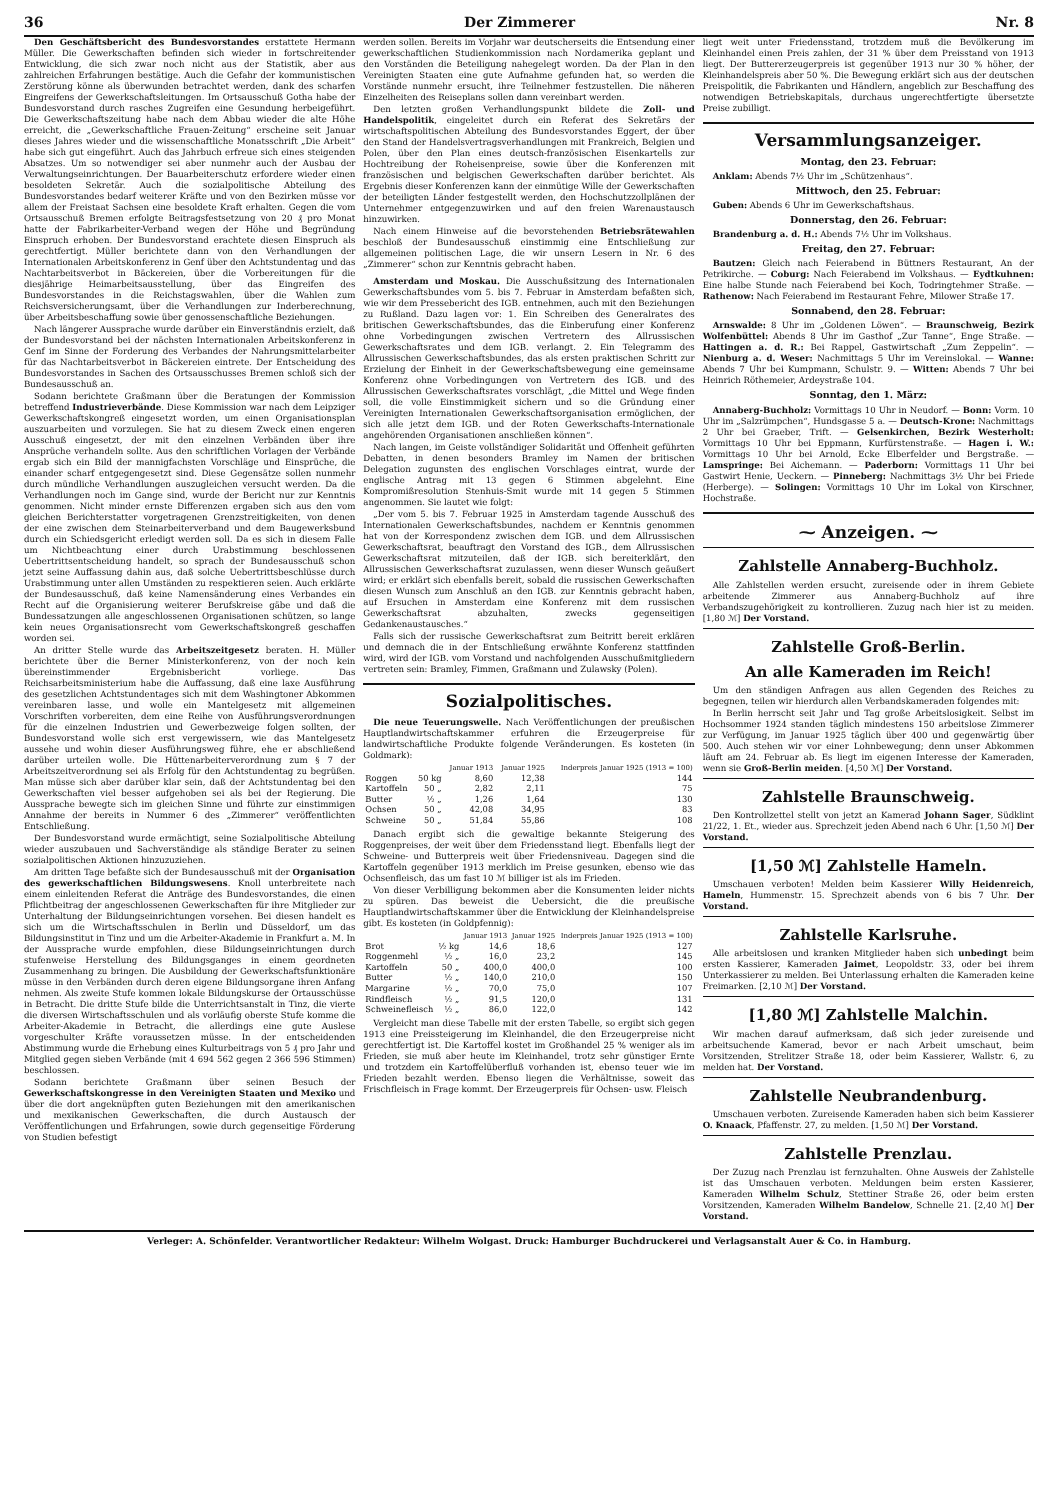36 Der Zimmerer Nr. 8
Den Geschäftsbericht des Bundesvorstandes erstattete Hermann Müller. Die Gewerkschaften befinden sich wieder in fortschreitender Entwicklung, die sich zwar noch nicht aus der Statistik, aber aus zahlreichen Erfahrungen bestätige. Auch die Gefahr der kommunistischen Zerstörung könne als überwunden betrachtet werden, dank des scharfen Eingreifens der Gewerkschaftsleitungen. Im Ortsausschuß Gotha habe der Bundesvorstand durch rasches Zugreifen eine Gesundung herbeigeführt. Die Gewerkschaftszeitung habe nach dem Abbau wieder die alte Höhe erreicht, die „Gewerkschaftliche Frauen-Zeitung“ erscheine seit Januar dieses Jahres wieder und die wissenschaftliche Monatsschrift „Die Arbeit“ habe sich gut eingeführt. Auch das Jahrbuch erfreue sich eines steigenden Absatzes. Um so notwendiger sei aber nunmehr auch der Ausbau der Verwaltungseinrichtungen. Der Bauarbeiterschutz erfordere wieder einen besoldeten Sekretär. Auch die sozialpolitische Abteilung des Bundesvorstandes bedarf weiterer Kräfte und von den Bezirken müsse vor allem der Freistaat Sachsen eine besoldete Kraft erhalten. Gegen die vom Ortsausschuß Bremen erfolgte Beitragsfestsetzung von 20 ₰ pro Monat hatte der Fabrikarbeiter-Verband wegen der Höhe und Begründung Einspruch erhoben. Der Bundesvorstand erachtete diesen Einspruch als gerechtfertigt. Müller berichtete dann von den Verhandlungen der Internationalen Arbeitskonferenz in Genf über den Achtstundentag und das Nachtarbeitsverbot in Bäckereien, über die Vorbereitungen für die diesjährige Heimarbeitsausstellung, über das Eingreifen des Bundesvorstandes in die Reichstagswahlen, über die Wahlen zum Reichsversicherungsamt, über die Verhandlungen zur Inderberechnung, über Arbeitsbeschaffung sowie über genossenschaftliche Beziehungen.
Nach längerer Aussprache wurde darüber ein Einverständnis erzielt, daß der Bundesvorstand bei der nächsten Internationalen Arbeitskonferenz in Genf im Sinne der Forderung des Verbandes der Nahrungsmittelarbeiter für das Nachtarbeitsverbot in Bäckereien eintrete. Der Entscheidung des Bundesvorstandes in Sachen des Ortsausschusses Bremen schloß sich der Bundesausschuß an.
Sodann berichtete Graßmann über die Beratungen der Kommission betreffend Industrieverbände. Diese Kommission war nach dem Leipziger Gewerkschaftskongreß eingesetzt worden, um einen Organisationsplan auszuarbeiten und vorzulegen. Sie hat zu diesem Zweck einen engeren Ausschuß eingesetzt, der mit den einzelnen Verbänden über ihre Ansprüche verhandeln sollte. Aus den schriftlichen Vorlagen der Verbände ergab sich ein Bild der mannigfachsten Vorschläge und Einsprüche, die einander scharf entgegengesetzt sind. Diese Gegensätze sollen nunmehr durch mündliche Verhandlungen auszugleichen versucht werden. Da die Verhandlungen noch im Gange sind, wurde der Bericht nur zur Kenntnis genommen. Nicht minder ernste Differenzen ergaben sich aus den vom gleichen Berichterstatter vorgetragenen Grenzstreitigkeiten, von denen der eine zwischen dem Steinarbeiterverband und dem Baugewerksbund durch ein Schiedsgericht erledigt werden soll. Da es sich in diesem Falle um Nichtbeachtung einer durch Urabstimmung beschlossenen Uebertrittsentscheidung handelt, so sprach der Bundesausschuß schon jetzt seine Auffassung dahin aus, daß solche Uebertrittsbeschlüsse durch Urabstimmung unter allen Umständen zu respektieren seien. Auch erklärte der Bundesausschuß, daß keine Namensänderung eines Verbandes ein Recht auf die Organisierung weiterer Berufskreise gäbe und daß die Bundessatzungen alle angeschlossenen Organisationen schützen, so lange kein neues Organisationsrecht vom Gewerkschaftskongreß geschaffen worden sei.
An dritter Stelle wurde das Arbeitszeitgesetz beraten. H. Müller berichtete über die Berner Ministerkonferenz, von der noch kein übereinstimmender Ergebnisbericht vorliege. Das Reichsarbeitsministerium habe die Auffassung, daß eine laxe Ausführung des gesetzlichen Achtstundentages sich mit dem Washingtoner Abkommen vereinbaren lasse, und wolle ein Mantelgesetz mit allgemeinen Vorschriften vorbereiten, dem eine Reihe von Ausführungsverordnungen für die einzelnen Industrien und Gewerbezweige folgen sollten, der Bundesvorstand wolle sich erst vergewissern, wie das Mantelgesetz aussehe und wohin dieser Ausführungsweg führe, ehe er abschließend darüber urteilen wolle. Die Hüttenarbeiterverordnung zum § 7 der Arbeitszeitverordnung sei als Erfolg für den Achtstundentag zu begrüßen. Man müsse sich aber darüber klar sein, daß der Achtstundentag bei den Gewerkschaften viel besser aufgehoben sei als bei der Regierung. Die Aussprache bewegte sich im gleichen Sinne und führte zur einstimmigen Annahme der bereits in Nummer 6 des „Zimmerer“ veröffentlichten Entschließung.
Der Bundesvorstand wurde ermächtigt, seine Sozialpolitische Abteilung wieder auszubauen und Sachverständige als ständige Berater zu seinen sozialpolitischen Aktionen hinzuzuziehen.
Am dritten Tage befaßte sich der Bundesausschuß mit der Organisation des gewerkschaftlichen Bildungswesens. Knoll unterbreitete nach einem einleitenden Referat die Anträge des Bundesvorstandes, die einen Pflichtbeitrag der angeschlossenen Gewerkschaften für ihre Mitglieder zur Unterhaltung der Bildungseinrichtungen vorsehen. Bei diesen handelt es sich um die Wirtschaftsschulen in Berlin und Düsseldorf, um das Bildungsinstitut in Tinz und um die Arbeiter-Akademie in Frankfurt a. M. In der Aussprache wurde empfohlen, diese Bildungseinrichtungen durch stufenweise Herstellung des Bildungsganges in einem geordneten Zusammenhang zu bringen. Die Ausbildung der Gewerkschaftsfunktionäre müsse in den Verbänden durch deren eigene Bildungsorgane ihren Anfang nehmen. Als zweite Stufe kommen lokale Bildungskurse der Ortausschüsse in Betracht. Die dritte Stufe bilde die Unterrichtsanstalt in Tinz, die vierte die diversen Wirtschaftsschulen und als vorläufig oberste Stufe komme die Arbeiter-Akademie in Betracht, die allerdings eine gute Auslese vorgeschulter Kräfte voraussetzen müsse. In der entscheidenden Abstimmung wurde die Erhebung eines Kulturbeitrags von 5 ₰ pro Jahr und Mitglied gegen sieben Verbände (mit 4 694 562 gegen 2 366 596 Stimmen) beschlossen.
Sodann berichtete Graßmann über seinen Besuch der Gewerkschaftskongresse in den Vereinigten Staaten und Mexiko und über die dort angeknüpften guten Beziehungen mit den amerikanischen und mexikanischen Gewerkschaften, die durch Austausch der Veröffentlichungen und Erfahrungen, sowie durch gegenseitige Förderung von Studien befestigt
werden sollen. Bereits im Vorjahr war deutscherseits die Entsendung einer gewerkschaftlichen Studienkommission nach Nordamerika geplant und den Vorständen die Beteiligung nahegelegt worden. Da der Plan in den Vereinigten Staaten eine gute Aufnahme gefunden hat, so werden die Vorstände nunmehr ersucht, ihre Teilnehmer festzustellen. Die näheren Einzelheiten des Reiseplans sollen dann vereinbart werden.
Den letzten großen Verhandlungspunkt bildete die Zoll- und Handelspolitik, eingeleitet durch ein Referat des Sekretärs der wirtschaftspolitischen Abteilung des Bundesvorstandes Eggert, der über den Stand der Handelsvertragsverhandlungen mit Frankreich, Belgien und Polen, über den Plan eines deutsch-französischen Eisenkartells zur Hochtreibung der Roheisenpreise, sowie über die Konferenzen mit französischen und belgischen Gewerkschaften darüber berichtet. Als Ergebnis dieser Konferenzen kann der einmütige Wille der Gewerkschaften der beteiligten Länder festgestellt werden, den Hochschutzzollplänen der Unternehmer entgegenzuwirken und auf den freien Warenaustausch hinzuwirken.
Nach einem Hinweise auf die bevorstehenden Betriebsrätewahlen beschloß der Bundesausschuß einstimmig eine Entschließung zur allgemeinen politischen Lage, die wir unsern Lesern in Nr. 6 des „Zimmerer“ schon zur Kenntnis gebracht haben.
Amsterdam und Moskau. Die Ausschußsitzung des Internationalen Gewerkschaftsbundes vom 5. bis 7. Februar in Amsterdam befaßten sich, wie wir dem Pressebericht des IGB. entnehmen, auch mit den Beziehungen zu Rußland. Dazu lagen vor: 1. Ein Schreiben des Generalrates des britischen Gewerkschaftsbundes, das die Einberufung einer Konferenz ohne Vorbedingungen zwischen Vertretern des Allrussischen Gewerkschaftsrates und dem IGB. verlangt. 2. Ein Telegramm des Allrussischen Gewerkschaftsbundes, das als ersten praktischen Schritt zur Erzielung der Einheit in der Gewerkschaftsbewegung eine gemeinsame Konferenz ohne Vorbedingungen von Vertretern des IGB. und des Allrussischen Gewerkschaftsrates vorschlägt, „die Mittel und Wege finden soll, die volle Einstimmigkeit sichern und so die Gründung einer Vereinigten Internationalen Gewerkschaftsorganisation ermöglichen, der sich alle jetzt dem IGB. und der Roten Gewerkschafts-Internationale angehörenden Organisationen anschließen können“.
Nach langen, im Geiste vollständiger Solidarität und Offenheit geführten Debatten, in denen besonders Bramley im Namen der britischen Delegation zugunsten des englischen Vorschlages eintrat, wurde der englische Antrag mit 13 gegen 6 Stimmen abgelehnt. Eine Kompromißresolution Stenhuis-Smit wurde mit 14 gegen 5 Stimmen angenommen. Sie lautet wie folgt:
„Der vom 5. bis 7. Februar 1925 in Amsterdam tagende Ausschuß des Internationalen Gewerkschaftsbundes, nachdem er Kenntnis genommen hat von der Korrespondenz zwischen dem IGB. und dem Allrussischen Gewerkschaftsrat, beauftragt den Vorstand des IGB., dem Allrussischen Gewerkschaftsrat mitzuteilen, daß der IGB. sich bereiterklärt, den Allrussischen Gewerkschaftsrat zuzulassen, wenn dieser Wunsch geäußert wird; er erklärt sich ebenfalls bereit, sobald die russischen Gewerkschaften diesen Wunsch zum Anschluß an den IGB. zur Kenntnis gebracht haben, auf Ersuchen in Amsterdam eine Konferenz mit dem russischen Gewerkschaftsrat abzuhalten, zwecks gegenseitigen Gedankenaustausches.“
Falls sich der russische Gewerkschaftsrat zum Beitritt bereit erklären und demnach die in der Entschließung erwähnte Konferenz stattfinden wird, wird der IGB. vom Vorstand und nachfolgenden Ausschußmitgliedern vertreten sein: Bramley, Fimmen, Graßmann und Zulawsky (Polen).
Sozialpolitisches.
Die neue Teuerungswelle. Nach Veröffentlichungen der preußischen Hauptlandwirtschaftskammer erfuhren die Erzeugerpreise für landwirtschaftliche Produkte folgende Veränderungen. Es kosteten (in Goldmark):
| | | Januar 1913 | Januar 1925 | Inderpreis Januar 1925 (1913 = 100) |
| --- | --- | --- | --- | --- |
| Roggen | 50 kg | 8,60 | 12,38 | 144 |
| Kartoffeln | 50 „ | 2,82 | 2,11 | 75 |
| Butter | ½ „ | 1,26 | 1,64 | 130 |
| Ochsen | 50 „ | 42,08 | 34,95 | 83 |
| Schweine | 50 „ | 51,84 | 55,86 | 108 |
Danach ergibt sich die gewaltige bekannte Steigerung des Roggenpreises, der weit über dem Friedensstand liegt. Ebenfalls liegt der Schweine- und Butterpreis weit über Friedensniveau. Dagegen sind die Kartoffeln gegenüber 1913 merklich im Preise gesunken, ebenso wie das Ochsenfleisch, das um fast 10 ℳ billiger ist als im Frieden.
Von dieser Verbilligung bekommen aber die Konsumenten leider nichts zu spüren. Das beweist die Uebersicht, die die preußische Hauptlandwirtschaftskammer über die Entwicklung der Kleinhandelspreise gibt. Es kosteten (in Goldpfennig):
| | | Januar 1913 | Januar 1925 | Inderpreis Januar 1925 (1913 = 100) |
| --- | --- | --- | --- | --- |
| Brot | ½ kg | 14,6 | 18,6 | 127 |
| Roggenmehl | ½ „ | 16,0 | 23,2 | 145 |
| Kartoffeln | 50 „ | 400,0 | 400,0 | 100 |
| Butter | ½ „ | 140,0 | 210,0 | 150 |
| Margarine | ½ „ | 70,0 | 75,0 | 107 |
| Rindfleisch | ½ „ | 91,5 | 120,0 | 131 |
| Schweinefleisch | ½ „ | 86,0 | 122,0 | 142 |
Vergleicht man diese Tabelle mit der ersten Tabelle, so ergibt sich gegen 1913 eine Preissteigerung im Kleinhandel, die den Erzeugerpreise nicht gerechtfertigt ist. Die Kartoffel kostet im Großhandel 25 % weniger als im Frieden, sie muß aber heute im Kleinhandel, trotz sehr günstiger Ernte und trotzdem ein Kartoffelüberfluß vorhanden ist, ebenso teuer wie im Frieden bezahlt werden. Ebenso liegen die Verhältnisse, soweit das Frischfleisch in Frage kommt. Der Erzeugerpreis für Ochsen- usw. Fleisch
liegt weit unter Friedensstand, trotzdem muß die Bevölkerung im Kleinhandel einen Preis zahlen, der 31 % über dem Preisstand von 1913 liegt. Der Buttererzeugerpreis ist gegenüber 1913 nur 30 % höher, der Kleinhandelspreis aber 50 %. Die Bewegung erklärt sich aus der deutschen Preispolitik, die Fabrikanten und Händlern, angeblich zur Beschaffung des notwendigen Betriebskapitals, durchaus ungerechtfertigte übersetzte Preise zubilligt.
Versammlungsanzeiger.
Montag, den 23. Februar:
Anklam: Abends 7½ Uhr im „Schützenhaus“.
Mittwoch, den 25. Februar:
Guben: Abends 6 Uhr im Gewerkschaftshaus.
Donnerstag, den 26. Februar:
Brandenburg a. d. H.: Abends 7½ Uhr im Volkshaus.
Freitag, den 27. Februar:
Bautzen: Gleich nach Feierabend in Büttners Restaurant, An der Petrikirche. — Coburg: Nach Feierabend im Volkshaus. — Eydtkuhnen: Eine halbe Stunde nach Feierabend bei Koch, Todringtehmer Straße. — Rathenow: Nach Feierabend im Restaurant Fehre, Milower Straße 17.
Sonnabend, den 28. Februar:
Arnswalde: 8 Uhr im „Goldenen Löwen“. — Braunschweig, Bezirk Wolfenbüttel: Abends 8 Uhr im Gasthof „Zur Tanne“, Enge Straße. — Hattingen a. d. R.: Bei Rappel, Gastwirtschaft „Zum Zeppelin“. — Nienburg a. d. Weser: Nachmittags 5 Uhr im Vereinslokal. — Wanne: Abends 7 Uhr bei Kumpmann, Schulstr. 9. — Witten: Abends 7 Uhr bei Heinrich Röthemeier, Ardeystraße 104.
Sonntag, den 1. März:
Annaberg-Buchholz: Vormittags 10 Uhr in Neudorf. — Bonn: Vorm. 10 Uhr im „Salzrümpchen“, Hundsgasse 5 a. — Deutsch-Krone: Nachmittags 2 Uhr bei Graeber, Trift. — Gelsenkirchen, Bezirk Westerholt: Vormittags 10 Uhr bei Eppmann, Kurfürstenstraße. — Hagen i. W.: Vormittags 10 Uhr bei Arnold, Ecke Elberfelder und Bergstraße. — Lamspringe: Bei Aichemann. — Paderborn: Vormittags 11 Uhr bei Gastwirt Henie, Ueckern. — Pinneberg: Nachmittags 3½ Uhr bei Friede (Herberge). — Solingen: Vormittags 10 Uhr im Lokal von Kirschner, Hochstraße.
⁓ Anzeigen. ⁓
Zahlstelle Annaberg-Buchholz.
Alle Zahlstellen werden ersucht, zureisende oder in ihrem Gebiete arbeitende Zimmerer aus Annaberg-Buchholz auf ihre Verbandszugehörigkeit zu kontrollieren. Zuzug nach hier ist zu meiden. [1,80 ℳ] Der Vorstand.
Zahlstelle Groß-Berlin.
An alle Kameraden im Reich!
Um den ständigen Anfragen aus allen Gegenden des Reiches zu begegnen, teilen wir hierdurch allen Verbandskameraden folgendes mit:
In Berlin herrscht seit Jahr und Tag große Arbeitslosigkeit. Selbst im Hochsommer 1924 standen täglich mindestens 150 arbeitslose Zimmerer zur Verfügung, im Januar 1925 täglich über 400 und gegenwärtig über 500. Auch stehen wir vor einer Lohnbewegung; denn unser Abkommen läuft am 24. Februar ab. Es liegt im eigenen Interesse der Kameraden, wenn sie Groß-Berlin meiden. [4,50 ℳ] Der Vorstand.
Zahlstelle Braunschweig.
Den Kontrollzettel stellt von jetzt an Kamerad Johann Sager, Südklint 21/22, 1. Et., wieder aus. Sprechzeit jeden Abend nach 6 Uhr. [1,50 ℳ] Der Vorstand.
[1,50 ℳ] Zahlstelle Hameln.
Umschauen verboten! Melden beim Kassierer Willy Heidenreich, Hameln, Hummenstr. 15. Sprechzeit abends von 6 bis 7 Uhr. Der Vorstand.
Zahlstelle Karlsruhe.
Alle arbeitslosen und kranken Mitglieder haben sich unbedingt beim ersten Kassierer, Kameraden Jaimet, Leopoldstr. 33, oder bei ihrem Unterkassierer zu melden. Bei Unterlassung erhalten die Kameraden keine Freimarken. [2,10 ℳ] Der Vorstand.
[1,80 ℳ] Zahlstelle Malchin.
Wir machen darauf aufmerksam, daß sich jeder zureisende und arbeitsuchende Kamerad, bevor er nach Arbeit umschaut, beim Vorsitzenden, Strelitzer Straße 18, oder beim Kassierer, Wallstr. 6, zu melden hat. Der Vorstand.
Zahlstelle Neubrandenburg.
Umschauen verboten. Zureisende Kameraden haben sich beim Kassierer O. Knaack, Pfaffenstr. 27, zu melden. [1,50 ℳ] Der Vorstand.
Zahlstelle Prenzlau.
Der Zuzug nach Prenzlau ist fernzuhalten. Ohne Ausweis der Zahlstelle ist das Umschauen verboten. Meldungen beim ersten Kassierer, Kameraden Wilhelm Schulz, Stettiner Straße 26, oder beim ersten Vorsitzenden, Kameraden Wilhelm Bandelow, Schnelle 21. [2,40 ℳ] Der Vorstand.
Verleger: A. Schönfelder. Verantwortlicher Redakteur: Wilhelm Wolgast. Druck: Hamburger Buchdruckerei und Verlagsanstalt Auer & Co. in Hamburg.